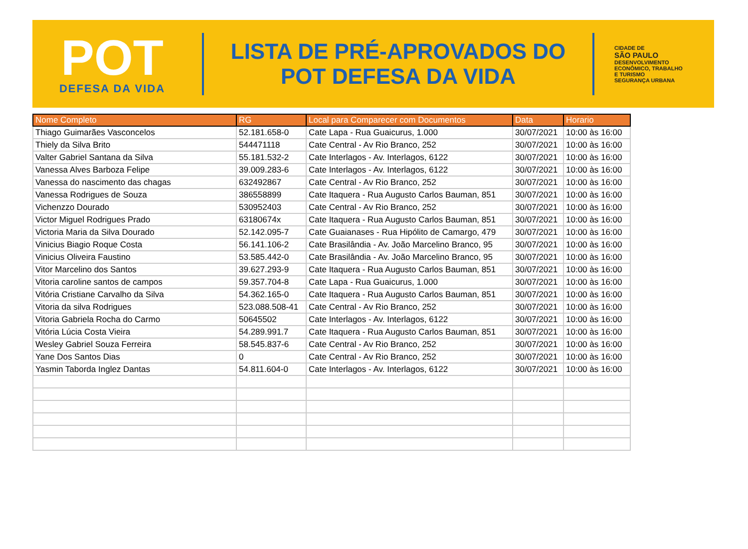POT
DEFESA DA VIDA
LISTA DE PRÉ-APROVADOS DO
POT DEFESA DA VIDA
CIDADE DE
SÃO PAULO
DESENVOLVIMENTO
ECONÔMICO, TRABALHO
E TURISMO
SEGURANÇA URBANA
| Nome Completo | RG | Local para Comparecer com Documentos | Data | Horario |
| --- | --- | --- | --- | --- |
| Thiago Guimarães Vasconcelos | 52.181.658-0 | Cate Lapa - Rua Guaicurus, 1.000 | 30/07/2021 | 10:00 às 16:00 |
| Thiely da Silva Brito | 544471118 | Cate Central - Av Rio Branco, 252 | 30/07/2021 | 10:00 às 16:00 |
| Valter Gabriel Santana da Silva | 55.181.532-2 | Cate Interlagos - Av. Interlagos, 6122 | 30/07/2021 | 10:00 às 16:00 |
| Vanessa Alves Barboza Felipe | 39.009.283-6 | Cate Interlagos - Av. Interlagos, 6122 | 30/07/2021 | 10:00 às 16:00 |
| Vanessa do nascimento das chagas | 632492867 | Cate Central - Av Rio Branco, 252 | 30/07/2021 | 10:00 às 16:00 |
| Vanessa Rodrigues de Souza | 386558899 | Cate Itaquera - Rua Augusto Carlos Bauman, 851 | 30/07/2021 | 10:00 às 16:00 |
| Vichenzzo Dourado | 530952403 | Cate Central - Av Rio Branco, 252 | 30/07/2021 | 10:00 às 16:00 |
| Victor Miguel Rodrigues Prado | 63180674x | Cate Itaquera - Rua Augusto Carlos Bauman, 851 | 30/07/2021 | 10:00 às 16:00 |
| Victoria Maria da Silva Dourado | 52.142.095-7 | Cate Guaianases - Rua Hipólito de Camargo, 479 | 30/07/2021 | 10:00 às 16:00 |
| Vinicius Biagio Roque Costa | 56.141.106-2 | Cate Brasilândia - Av. João Marcelino Branco, 95 | 30/07/2021 | 10:00 às 16:00 |
| Vinicius Oliveira Faustino | 53.585.442-0 | Cate Brasilândia - Av. João Marcelino Branco, 95 | 30/07/2021 | 10:00 às 16:00 |
| Vitor Marcelino dos Santos | 39.627.293-9 | Cate Itaquera - Rua Augusto Carlos Bauman, 851 | 30/07/2021 | 10:00 às 16:00 |
| Vitoria caroline santos de campos | 59.357.704-8 | Cate Lapa - Rua Guaicurus, 1.000 | 30/07/2021 | 10:00 às 16:00 |
| Vitória Cristiane Carvalho da Silva | 54.362.165-0 | Cate Itaquera - Rua Augusto Carlos Bauman, 851 | 30/07/2021 | 10:00 às 16:00 |
| Vitoria da silva Rodrigues | 523.088.508-41 | Cate Central - Av Rio Branco, 252 | 30/07/2021 | 10:00 às 16:00 |
| Vitoria Gabriela Rocha do Carmo | 50645502 | Cate Interlagos - Av. Interlagos, 6122 | 30/07/2021 | 10:00 às 16:00 |
| Vitória Lúcia Costa Vieira | 54.289.991.7 | Cate Itaquera - Rua Augusto Carlos Bauman, 851 | 30/07/2021 | 10:00 às 16:00 |
| Wesley Gabriel Souza Ferreira | 58.545.837-6 | Cate Central - Av Rio Branco, 252 | 30/07/2021 | 10:00 às 16:00 |
| Yane Dos Santos Dias | 0 | Cate Central - Av Rio Branco, 252 | 30/07/2021 | 10:00 às 16:00 |
| Yasmin Taborda Inglez Dantas | 54.811.604-0 | Cate Interlagos - Av. Interlagos, 6122 | 30/07/2021 | 10:00 às 16:00 |